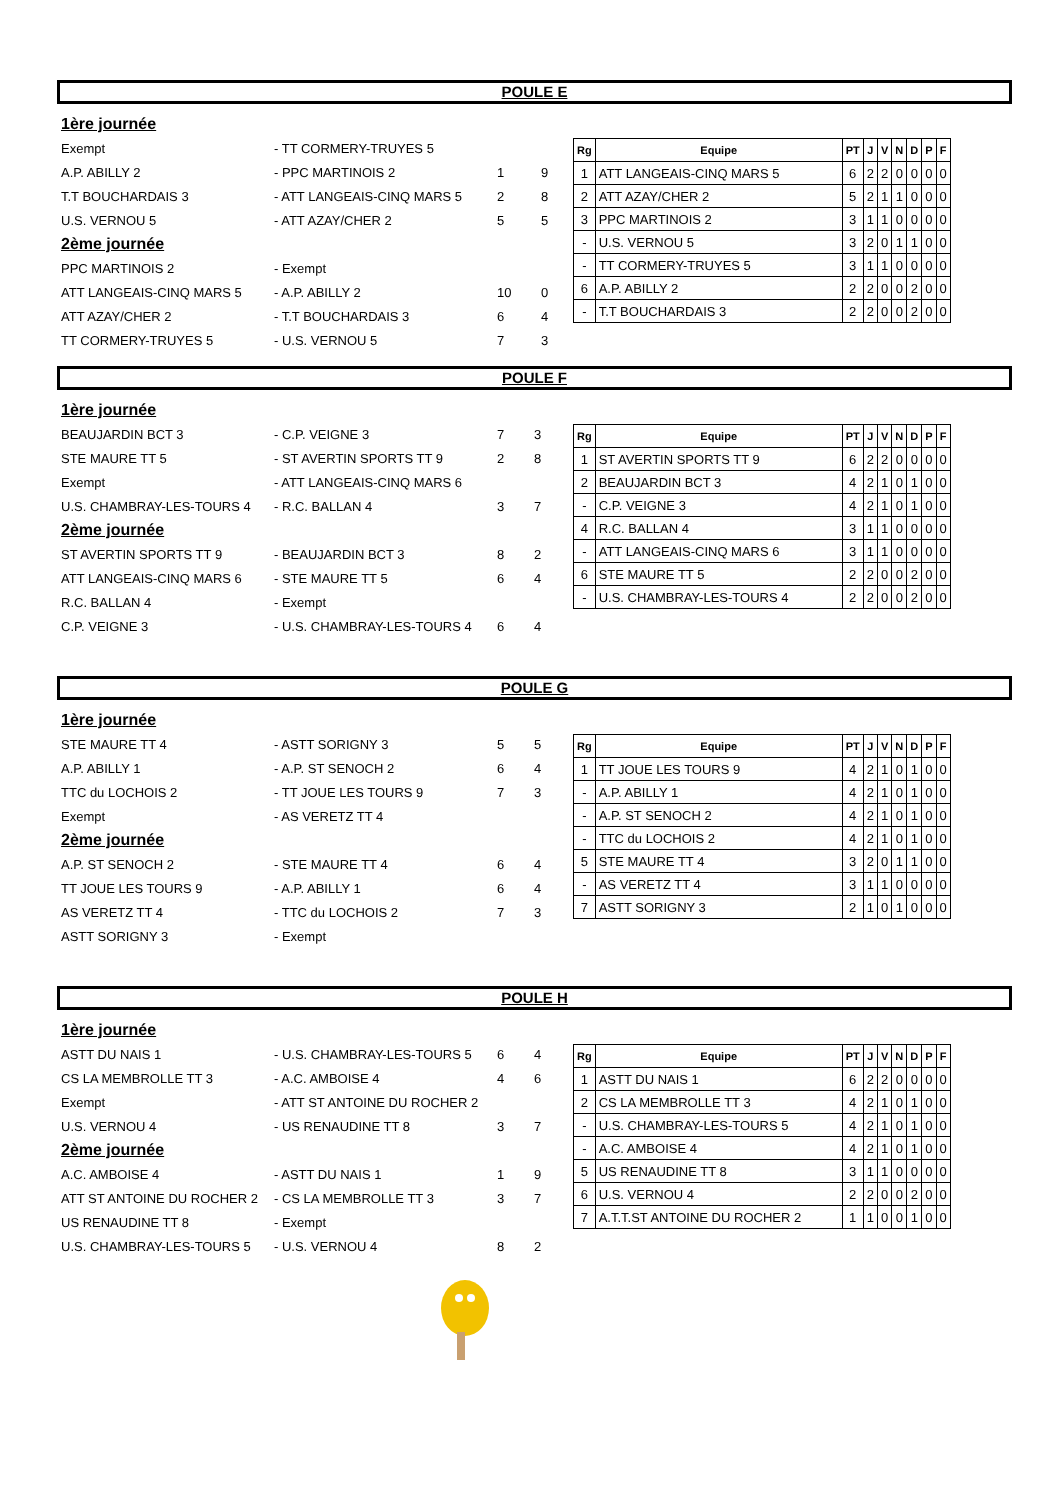POULE E
| 1ère journée | | | |
| Exempt | - TT CORMERY-TRUYES 5 | | |
| A.P. ABILLY 2 | - PPC MARTINOIS 2 | 1 | 9 |
| T.T BOUCHARDAIS 3 | - ATT LANGEAIS-CINQ MARS 5 | 2 | 8 |
| U.S. VERNOU 5 | - ATT AZAY/CHER 2 | 5 | 5 |
| 2ème journée | | | |
| PPC MARTINOIS 2 | - Exempt | | |
| ATT LANGEAIS-CINQ MARS 5 | - A.P. ABILLY 2 | 10 | 0 |
| ATT AZAY/CHER 2 | - T.T BOUCHARDAIS 3 | 6 | 4 |
| TT CORMERY-TRUYES 5 | - U.S. VERNOU 5 | 7 | 3 |
| Rg | Equipe | PT | J | V | N | D | P | F |
| --- | --- | --- | --- | --- | --- | --- | --- | --- |
| 1 | ATT LANGEAIS-CINQ MARS 5 | 6 | 2 | 2 | 0 | 0 | 0 | 0 |
| 2 | ATT AZAY/CHER 2 | 5 | 2 | 1 | 1 | 0 | 0 | 0 |
| 3 | PPC MARTINOIS 2 | 3 | 1 | 1 | 0 | 0 | 0 | 0 |
| - | U.S. VERNOU 5 | 3 | 2 | 0 | 1 | 1 | 0 | 0 |
| - | TT CORMERY-TRUYES 5 | 3 | 1 | 1 | 0 | 0 | 0 | 0 |
| 6 | A.P. ABILLY 2 | 2 | 2 | 0 | 0 | 2 | 0 | 0 |
| - | T.T BOUCHARDAIS 3 | 2 | 2 | 0 | 0 | 2 | 0 | 0 |
POULE F
| 1ère journée | | | |
| BEAUJARDIN BCT 3 | - C.P. VEIGNE 3 | 7 | 3 |
| STE MAURE TT 5 | - ST AVERTIN SPORTS TT 9 | 2 | 8 |
| Exempt | - ATT LANGEAIS-CINQ MARS 6 | | |
| U.S. CHAMBRAY-LES-TOURS 4 | - R.C. BALLAN 4 | 3 | 7 |
| 2ème journée | | | |
| ST AVERTIN SPORTS TT 9 | - BEAUJARDIN BCT 3 | 8 | 2 |
| ATT LANGEAIS-CINQ MARS 6 | - STE MAURE TT 5 | 6 | 4 |
| R.C. BALLAN 4 | - Exempt | | |
| C.P. VEIGNE 3 | - U.S. CHAMBRAY-LES-TOURS 4 | 6 | 4 |
| Rg | Equipe | PT | J | V | N | D | P | F |
| --- | --- | --- | --- | --- | --- | --- | --- | --- |
| 1 | ST AVERTIN SPORTS TT 9 | 6 | 2 | 2 | 0 | 0 | 0 | 0 |
| 2 | BEAUJARDIN BCT 3 | 4 | 2 | 1 | 0 | 1 | 0 | 0 |
| - | C.P. VEIGNE 3 | 4 | 2 | 1 | 0 | 1 | 0 | 0 |
| 4 | R.C. BALLAN 4 | 3 | 1 | 1 | 0 | 0 | 0 | 0 |
| - | ATT LANGEAIS-CINQ MARS 6 | 3 | 1 | 1 | 0 | 0 | 0 | 0 |
| 6 | STE MAURE TT 5 | 2 | 2 | 0 | 0 | 2 | 0 | 0 |
| - | U.S. CHAMBRAY-LES-TOURS 4 | 2 | 2 | 0 | 0 | 2 | 0 | 0 |
POULE G
| 1ère journée | | | |
| STE MAURE TT 4 | - ASTT SORIGNY 3 | 5 | 5 |
| A.P. ABILLY 1 | - A.P. ST SENOCH 2 | 6 | 4 |
| TTC du LOCHOIS 2 | - TT JOUE LES TOURS 9 | 7 | 3 |
| Exempt | - AS VERETZ TT 4 | | |
| 2ème journée | | | |
| A.P. ST SENOCH 2 | - STE MAURE TT 4 | 6 | 4 |
| TT JOUE LES TOURS 9 | - A.P. ABILLY 1 | 6 | 4 |
| AS VERETZ TT 4 | - TTC du LOCHOIS 2 | 7 | 3 |
| ASTT SORIGNY 3 | - Exempt | | |
| Rg | Equipe | PT | J | V | N | D | P | F |
| --- | --- | --- | --- | --- | --- | --- | --- | --- |
| 1 | TT JOUE LES TOURS 9 | 4 | 2 | 1 | 0 | 1 | 0 | 0 |
| - | A.P. ABILLY 1 | 4 | 2 | 1 | 0 | 1 | 0 | 0 |
| - | A.P. ST SENOCH 2 | 4 | 2 | 1 | 0 | 1 | 0 | 0 |
| - | TTC du LOCHOIS 2 | 4 | 2 | 1 | 0 | 1 | 0 | 0 |
| 5 | STE MAURE TT 4 | 3 | 2 | 0 | 1 | 1 | 0 | 0 |
| - | AS VERETZ TT 4 | 3 | 1 | 1 | 0 | 0 | 0 | 0 |
| 7 | ASTT SORIGNY 3 | 2 | 1 | 0 | 1 | 0 | 0 | 0 |
POULE H
| 1ère journée | | | |
| ASTT DU NAIS 1 | - U.S. CHAMBRAY-LES-TOURS 5 | 6 | 4 |
| CS LA MEMBROLLE TT 3 | - A.C. AMBOISE 4 | 4 | 6 |
| Exempt | - ATT ST ANTOINE DU ROCHER 2 | | |
| U.S. VERNOU 4 | - US RENAUDINE TT 8 | 3 | 7 |
| 2ème journée | | | |
| A.C. AMBOISE 4 | - ASTT DU NAIS 1 | 1 | 9 |
| ATT ST ANTOINE DU ROCHER 2 | - CS LA MEMBROLLE TT 3 | 3 | 7 |
| US RENAUDINE TT 8 | - Exempt | | |
| U.S. CHAMBRAY-LES-TOURS 5 | - U.S. VERNOU 4 | 8 | 2 |
| Rg | Equipe | PT | J | V | N | D | P | F |
| --- | --- | --- | --- | --- | --- | --- | --- | --- |
| 1 | ASTT DU NAIS 1 | 6 | 2 | 2 | 0 | 0 | 0 | 0 |
| 2 | CS LA MEMBROLLE TT 3 | 4 | 2 | 1 | 0 | 1 | 0 | 0 |
| - | U.S. CHAMBRAY-LES-TOURS 5 | 4 | 2 | 1 | 0 | 1 | 0 | 0 |
| - | A.C. AMBOISE 4 | 4 | 2 | 1 | 0 | 1 | 0 | 0 |
| 5 | US RENAUDINE TT 8 | 3 | 1 | 1 | 0 | 0 | 0 | 0 |
| 6 | U.S. VERNOU 4 | 2 | 2 | 0 | 0 | 2 | 0 | 0 |
| 7 | A.T.T.ST ANTOINE DU ROCHER 2 | 1 | 1 | 0 | 0 | 1 | 0 | 0 |